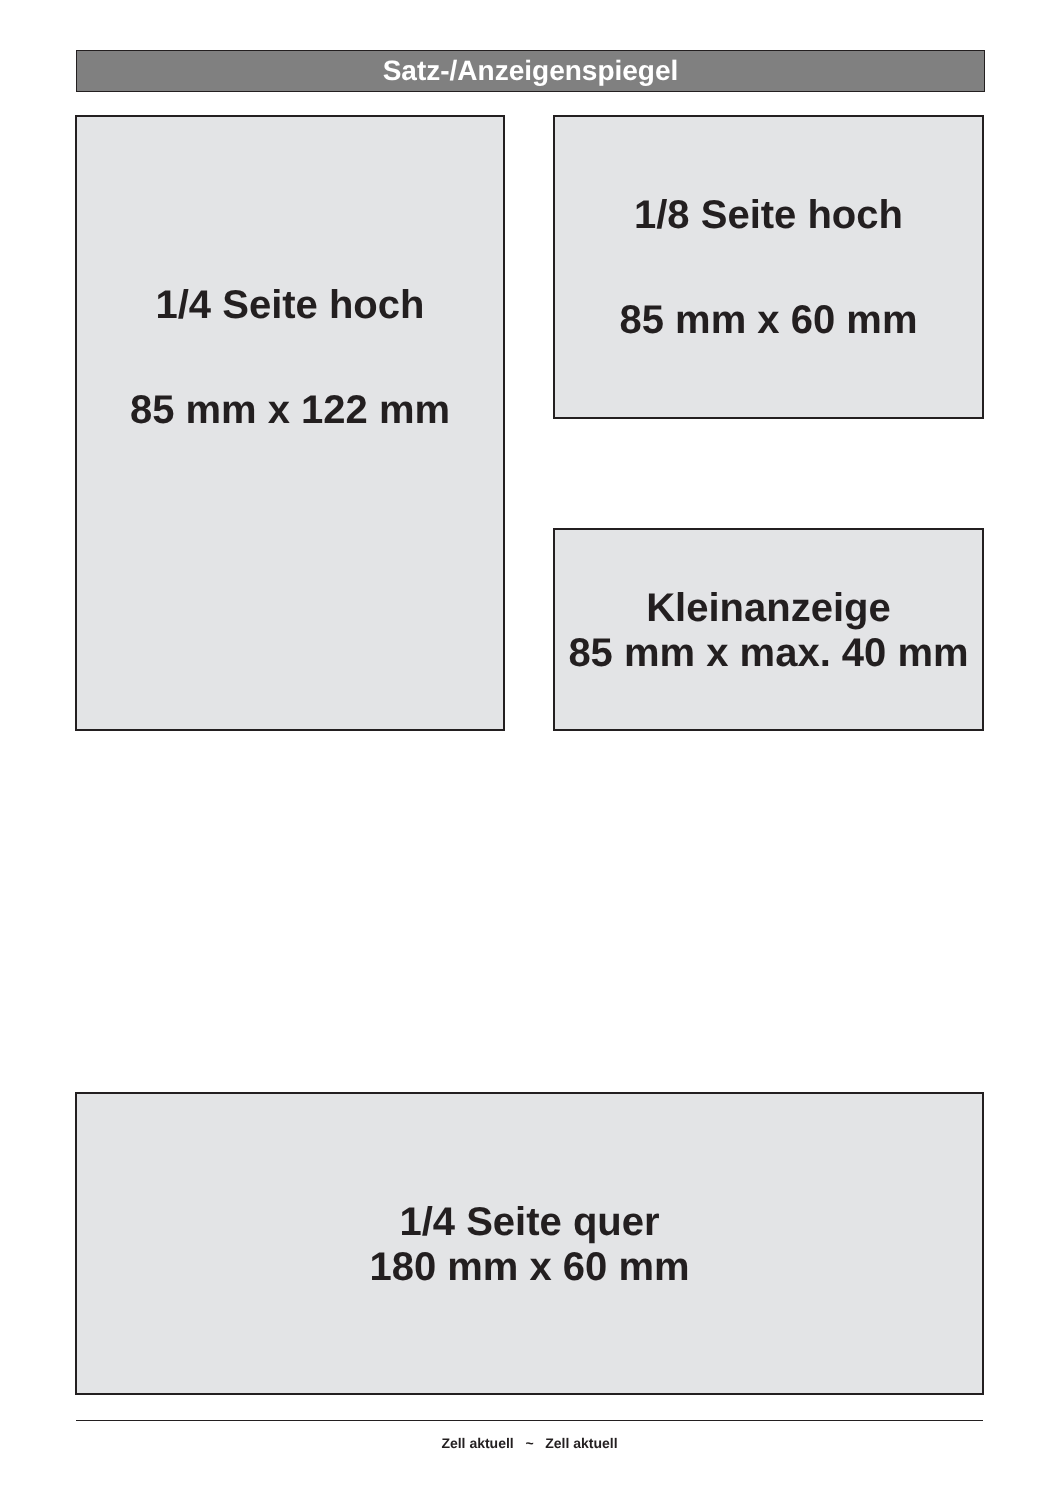Satz-/Anzeigenspiegel
1/4 Seite hoch
85 mm x 122 mm
1/8 Seite hoch
85 mm x 60 mm
Kleinanzeige
85 mm x max. 40 mm
1/4 Seite quer
180 mm x 60 mm
Zell aktuell ~ Zell aktuell